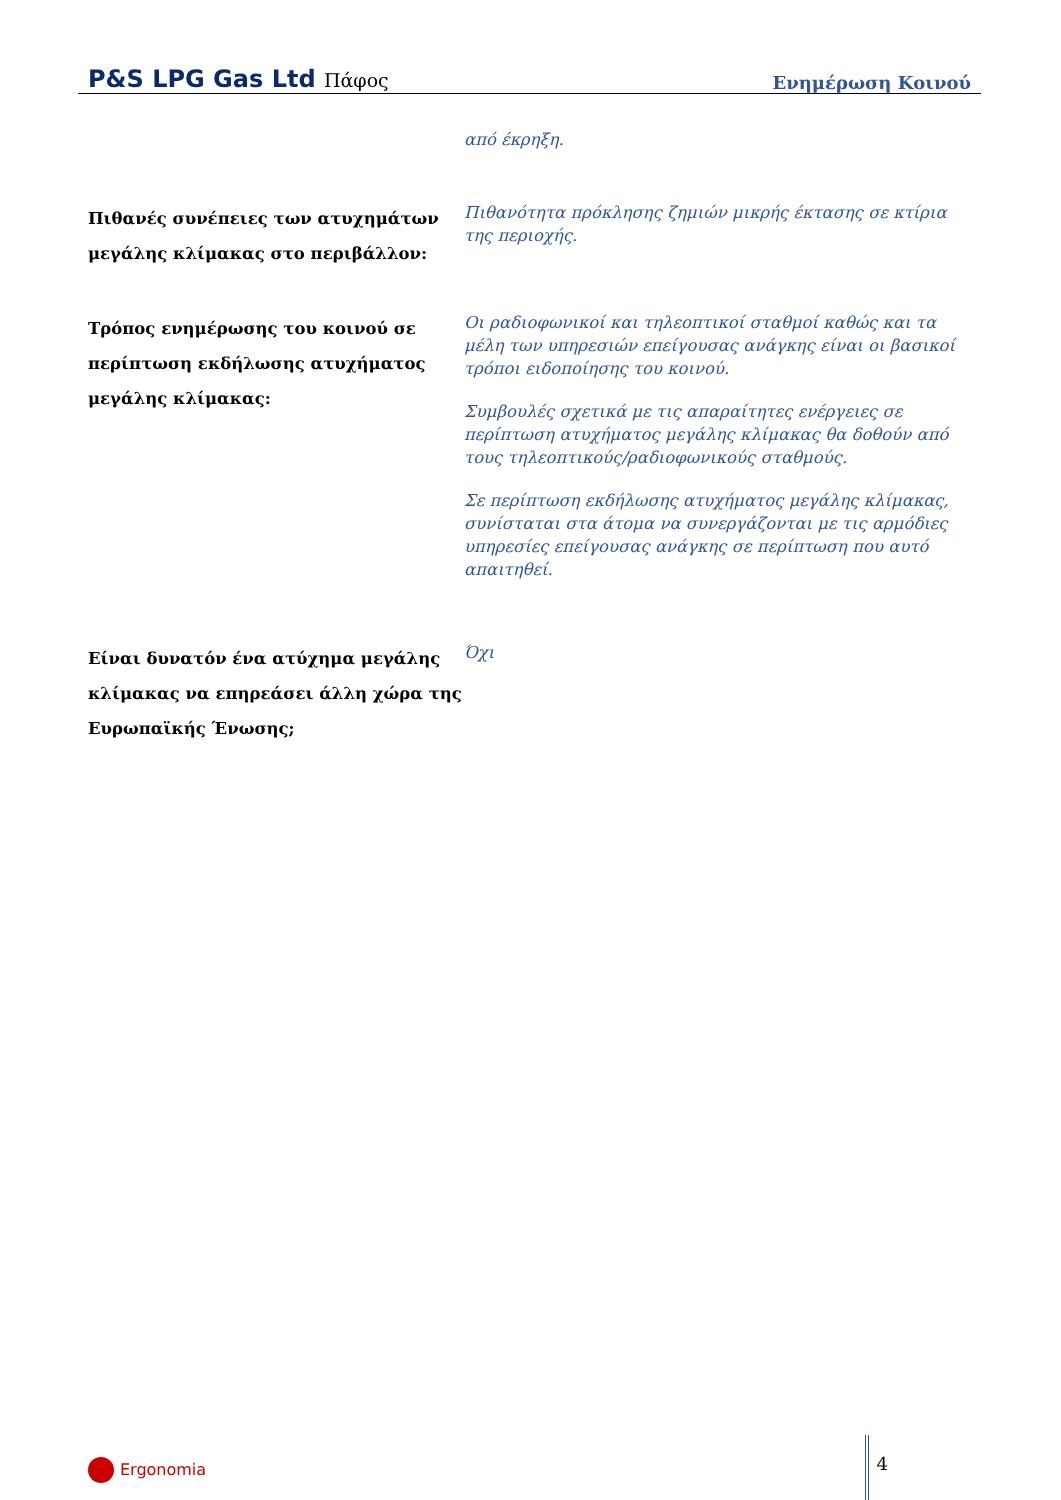P&S LPG Gas Ltd Πάφος
Ενημέρωση Κοινού
από έκρηξη.
Πιθανές συνέπειες των ατυχημάτων μεγάλης κλίμακας στο περιβάλλον:
Πιθανότητα πρόκλησης ζημιών μικρής έκτασης σε κτίρια της περιοχής.
Τρόπος ενημέρωσης του κοινού σε περίπτωση εκδήλωσης ατυχήματος μεγάλης κλίμακας:
Οι ραδιοφωνικοί και τηλεοπτικοί σταθμοί καθώς και τα μέλη των υπηρεσιών επείγουσας ανάγκης είναι οι βασικοί τρόποι ειδοποίησης του κοινού.
Συμβουλές σχετικά με τις απαραίτητες ενέργειες σε περίπτωση ατυχήματος μεγάλης κλίμακας θα δοθούν από τους τηλεοπτικούς/ραδιοφωνικούς σταθμούς.
Σε περίπτωση εκδήλωσης ατυχήματος μεγάλης κλίμακας, συνίσταται στα άτομα να συνεργάζονται με τις αρμόδιες υπηρεσίες επείγουσας ανάγκης σε περίπτωση που αυτό απαιτηθεί.
Είναι δυνατόν ένα ατύχημα μεγάλης κλίμακας να επηρεάσει άλλη χώρα της Ευρωπαϊκής Ένωσης;
Όχι
Ergonomia
4